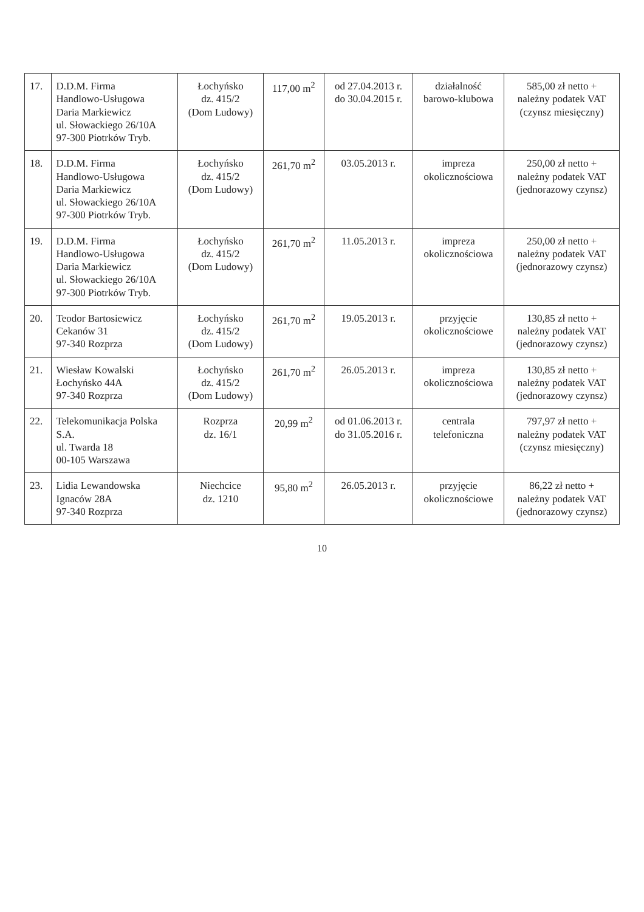| 17. | D.D.M. Firma Handlowo-Usługowa Daria Markiewicz ul. Słowackiego 26/10A 97-300 Piotrków Tryb. | Łochyńsko dz. 415/2 (Dom Ludowy) | 117,00 m<sup>2</sup> | od 27.04.2013 r. do 30.04.2015 r. | działalność barowo-klubowa | 585,00 zł netto + należny podatek VAT (czynsz miesięczny) |
| 18. | D.D.M. Firma Handlowo-Usługowa Daria Markiewicz ul. Słowackiego 26/10A 97-300 Piotrków Tryb. | Łochyńsko dz. 415/2 (Dom Ludowy) | 261,70 m<sup>2</sup> | 03.05.2013 r. | impreza okolicznościowa | 250,00 zł netto + należny podatek VAT (jednorazowy czynsz) |
| 19. | D.D.M. Firma Handlowo-Usługowa Daria Markiewicz ul. Słowackiego 26/10A 97-300 Piotrków Tryb. | Łochyńsko dz. 415/2 (Dom Ludowy) | 261,70 m<sup>2</sup> | 11.05.2013 r. | impreza okolicznościowa | 250,00 zł netto + należny podatek VAT (jednorazowy czynsz) |
| 20. | Teodor Bartosiewicz Cekanów 31 97-340 Rozprza | Łochyńsko dz. 415/2 (Dom Ludowy) | 261,70 m<sup>2</sup> | 19.05.2013 r. | przyjęcie okolicznościowe | 130,85 zł netto + należny podatek VAT (jednorazowy czynsz) |
| 21. | Wiesław Kowalski Łochyńsko 44A 97-340 Rozprza | Łochyńsko dz. 415/2 (Dom Ludowy) | 261,70 m<sup>2</sup> | 26.05.2013 r. | impreza okolicznościowa | 130,85 zł netto + należny podatek VAT (jednorazowy czynsz) |
| 22. | Telekomunikacja Polska S.A. ul. Twarda 18 00-105 Warszawa | Rozprza dz. 16/1 | 20,99 m<sup>2</sup> | od 01.06.2013 r. do 31.05.2016 r. | centrala telefoniczna | 797,97 zł netto + należny podatek VAT (czynsz miesięczny) |
| 23. | Lidia Lewandowska Ignaców 28A 97-340 Rozprza | Niechcice dz. 1210 | 95,80 m<sup>2</sup> | 26.05.2013 r. | przyjęcie okolicznościowe | 86,22 zł netto + należny podatek VAT (jednorazowy czynsz) |
10